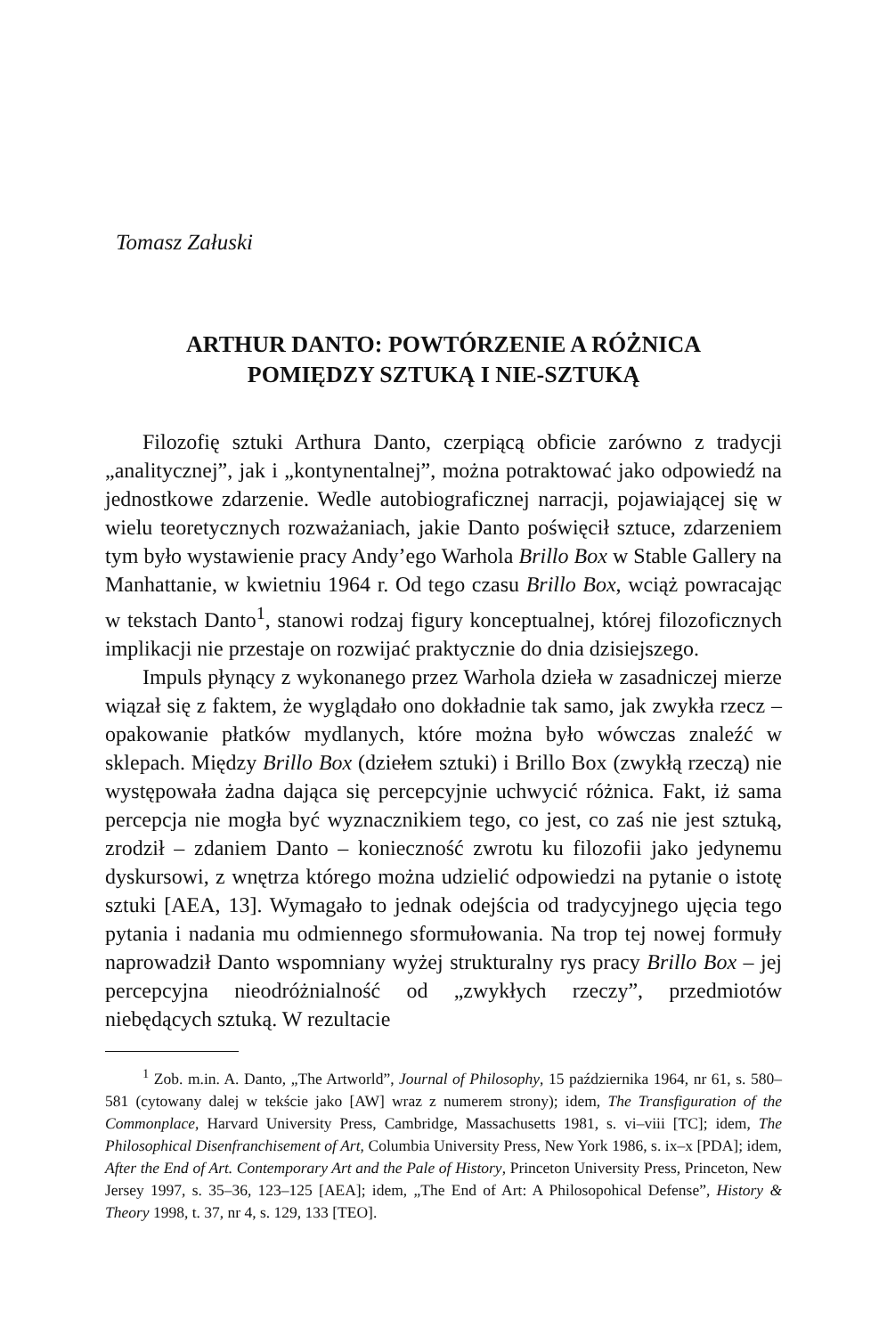Tomasz Załuski
ARTHUR DANTO: POWTÓRZENIE A RÓŻNICA
POMIĘDZY SZTUKĄ I NIE-SZTUKĄ
Filozofię sztuki Arthura Danto, czerpiącą obficie zarówno z tradycji „analitycznej”, jak i „kontynentalnej”, można potraktować jako odpowiedź na jednostkowe zdarzenie. Wedle autobiograficznej narracji, pojawiającej się w wielu teoretycznych rozważaniach, jakie Danto poświęcił sztuce, zdarzeniem tym było wystawienie pracy Andy’ego Warhola Brillo Box w Stable Gallery na Manhattanie, w kwietniu 1964 r. Od tego czasu Brillo Box, wciąż powracając w tekstach Danto<sup>1</sup>, stanowi rodzaj figury konceptualnej, której filozoficznych implikacji nie przestaje on rozwijać praktycznie do dnia dzisiejszego.
Impuls płynący z wykonanego przez Warhola dzieła w zasadniczej mierze wiązał się z faktem, że wyglądało ono dokładnie tak samo, jak zwykła rzecz – opakowanie płatków mydlanych, które można było wówczas znaleźć w sklepach. Między Brillo Box (dziełem sztuki) i Brillo Box (zwykłą rzeczą) nie występowała żadna dająca się percepcyjnie uchwycić różnica. Fakt, iż sama percepcja nie mogła być wyznacznikiem tego, co jest, co zaś nie jest sztuką, zrodził – zdaniem Danto – konieczność zwrotu ku filozofii jako jedynemu dyskursowi, z wnętrza którego można udzielić odpowiedzi na pytanie o istotę sztuki [AEA, 13]. Wymagało to jednak odejścia od tradycyjnego ujęcia tego pytania i nadania mu odmiennego sformułowania. Na trop tej nowej formuły naprowadził Danto wspomniany wyżej strukturalny rys pracy Brillo Box – jej percepcyjna nieodróżnialność od „zwykłych rzeczy”, przedmiotów niebędących sztuką. W rezultacie
<sup>1</sup> Zob. m.in. A. Danto, „The Artworld”, Journal of Philosophy, 15 października 1964, nr 61, s. 580–581 (cytowany dalej w tekście jako [AW] wraz z numerem strony); idem, The Transfiguration of the Commonplace, Harvard University Press, Cambridge, Massachusetts 1981, s. vi–viii [TC]; idem, The Philosophical Disenfranchisement of Art, Columbia University Press, New York 1986, s. ix–x [PDA]; idem, After the End of Art. Contemporary Art and the Pale of History, Princeton University Press, Princeton, New Jersey 1997, s. 35–36, 123–125 [AEA]; idem, „The End of Art: A Philosopohical Defense”, History & Theory 1998, t. 37, nr 4, s. 129, 133 [TEO].